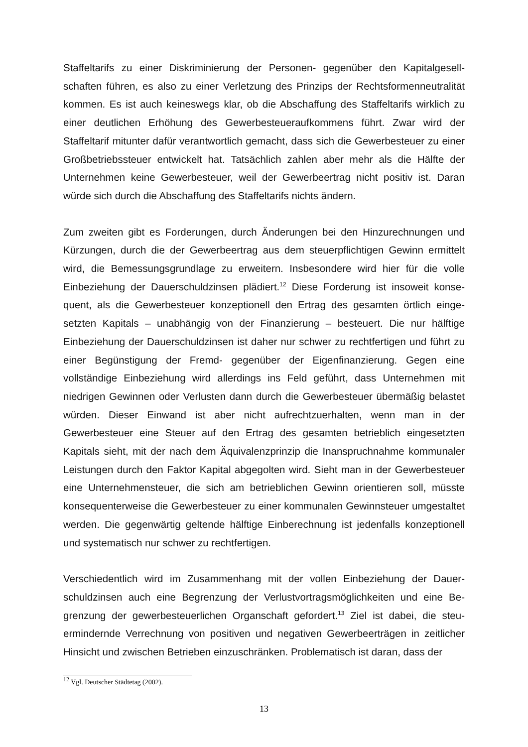Staffeltarifs zu einer Diskriminierung der Personen- gegenüber den Kapitalgesell­schaften führen, es also zu einer Verletzung des Prinzips der Rechtsformenneutrali­tät kommen. Es ist auch keineswegs klar, ob die Abschaffung des Staffeltarifs wirk­lich zu einer deutlichen Erhöhung des Gewerbesteueraufkommens führt. Zwar wird der Staffeltarif mitunter dafür verantwortlich gemacht, dass sich die Gewerbesteuer zu einer Großbetriebssteuer entwickelt hat. Tatsächlich zahlen aber mehr als die Hälfte der Unternehmen keine Gewerbesteuer, weil der Gewerbeertrag nicht positiv ist. Daran würde sich durch die Abschaffung des Staffeltarifs nichts ändern.
Zum zweiten gibt es Forderungen, durch Änderungen bei den Hinzurechnungen und Kürzungen, durch die der Gewerbeertrag aus dem steuerpflichtigen Gewinn ermittelt wird, die Bemessungsgrundlage zu erweitern. Insbesondere wird hier für die volle Einbeziehung der Dauerschuldzinsen plädiert.<sup>12</sup> Diese Forderung ist insoweit konse­quent, als die Gewerbesteuer konzeptionell den Ertrag des gesamten örtlich einge­setzten Kapitals – unabhängig von der Finanzierung – besteuert. Die nur hälftige Einbeziehung der Dauerschuldzinsen ist daher nur schwer zu rechtfertigen und führt zu einer Begünstigung der Fremd- gegenüber der Eigenfinanzierung. Gegen eine vollständige Einbeziehung wird allerdings ins Feld geführt, dass Unternehmen mit niedrigen Gewinnen oder Verlusten dann durch die Gewerbesteuer übermäßig be­lastet würden. Dieser Einwand ist aber nicht aufrechtzuerhalten, wenn man in der Gewerbesteuer eine Steuer auf den Ertrag des gesamten betrieblich eingesetzten Kapitals sieht, mit der nach dem Äquivalenzprinzip die Inanspruchnahme kommuna­ler Leistungen durch den Faktor Kapital abgegolten wird. Sieht man in der Gewerbe­steuer eine Unternehmensteuer, die sich am betrieblichen Gewinn orientieren soll, müsste konsequenterweise die Gewerbesteuer zu einer kommunalen Gewinnsteuer umgestaltet werden. Die gegenwärtig geltende hälftige Einberechnung ist jedenfalls konzeptionell und systematisch nur schwer zu rechtfertigen.
Verschiedentlich wird im Zusammenhang mit der vollen Einbeziehung der Dauer­schuldzinsen auch eine Begrenzung der Verlustvortragsmöglichkeiten und eine Be­grenzung der gewerbesteuerlichen Organschaft gefordert.<sup>13</sup> Ziel ist dabei, die steu­ermindernde Verrechnung von positiven und negativen Gewerbeerträgen in zeitlicher Hinsicht und zwischen Betrieben einzuschränken. Problematisch ist daran, dass der
<sup>12</sup> Vgl. Deutscher Städtetag (2002).
13